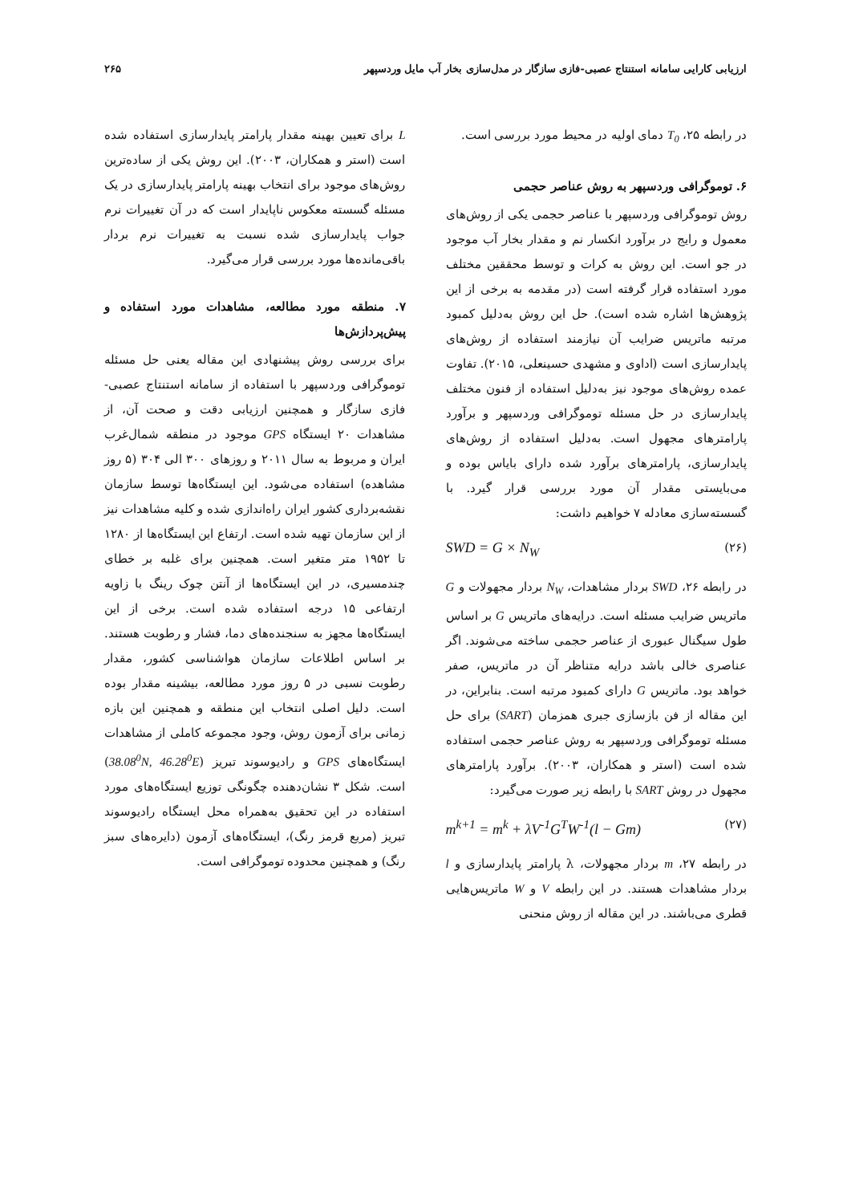ارزیابی کارایی سامانه استنتاج عصبی-فازی سازگار در مدل‌سازی بخار آب مایل وردسپهر ۲۶۵
در رابطه ۲۵، T<sub>0</sub> دمای اولیه در محیط مورد بررسی است.
۶. توموگرافی وردسپهر به روش عناصر حجمی
روش توموگرافی وردسپهر با عناصر حجمی یکی از روش‌های معمول و رایج در برآورد انکسار نم و مقدار بخار آب موجود در جو است. این روش به کرات و توسط محققین مختلف مورد استفاده قرار گرفته است (در مقدمه به برخی از این پژوهش‌ها اشاره شده است). حل این روش به‌دلیل کمبود مرتبه ماتریس ضرایب آن نیازمند استفاده از روش‌های پایدارسازی است (اداوی و مشهدی حسینعلی، ۲۰۱۵). تفاوت عمده روش‌های موجود نیز به‌دلیل استفاده از فنون مختلف پایدارسازی در حل مسئله توموگرافی وردسپهر و برآورد پارامترهای مجهول است. به‌دلیل استفاده از روش‌های پایدارسازی، پارامترهای برآورد شده دارای بایاس بوده و می‌بایستی مقدار آن مورد بررسی قرار گیرد. با گسسته‌سازی معادله ۷ خواهیم داشت:
SWD = G × N<sub>W</sub> (۲۶)
در رابطه ۲۶، SWD بردار مشاهدات، N<sub>W</sub> بردار مجهولات و G ماتریس ضرایب مسئله است. درایه‌های ماتریس G بر اساس طول سیگنال عبوری از عناصر حجمی ساخته می‌شوند. اگر عناصری خالی باشد درایه متناظر آن در ماتریس، صفر خواهد بود. ماتریس G دارای کمبود مرتبه است. بنابراین، در این مقاله از فن بازسازی جبری همزمان (SART) برای حل مسئله توموگرافی وردسپهر به روش عناصر حجمی استفاده شده است (استر و همکاران، ۲۰۰۳). برآورد پارامترهای مجهول در روش SART با رابطه زیر صورت می‌گیرد:
m<sup>k+1</sup> = m<sup>k</sup> + λV<sup>-1</sup>G<sup>T</sup>W<sup>-1</sup>(l − Gm) (۲۷)
در رابطه ۲۷، m بردار مجهولات، λ پارامتر پایدارسازی و l بردار مشاهدات هستند. در این رابطه V و W ماتریس‌هایی قطری می‌باشند. در این مقاله از روش منحنی
L برای تعیین بهینه مقدار پارامتر پایدارسازی استفاده شده است (استر و همکاران، ۲۰۰۳). این روش یکی از ساده‌ترین روش‌های موجود برای انتخاب بهینه پارامتر پایدارسازی در یک مسئله گسسته معکوس ناپایدار است که در آن تغییرات نرم جواب پایدارسازی شده نسبت به تغییرات نرم بردار باقی‌مانده‌ها مورد بررسی قرار می‌گیرد.
۷. منطقه مورد مطالعه، مشاهدات مورد استفاده و پیش‌پردازش‌ها
برای بررسی روش پیشنهادی این مقاله یعنی حل مسئله توموگرافی وردسپهر با استفاده از سامانه استنتاج عصبی-فازی سازگار و همچنین ارزیابی دقت و صحت آن، از مشاهدات ۲۰ ایستگاه GPS موجود در منطقه شمال‌غرب ایران و مربوط به سال ۲۰۱۱ و روزهای ۳۰۰ الی ۳۰۴ (۵ روز مشاهده) استفاده می‌شود. این ایستگاه‌ها توسط سازمان نقشه‌برداری کشور ایران راه‌اندازی شده و کلیه مشاهدات نیز از این سازمان تهیه شده است. ارتفاع این ایستگاه‌ها از ۱۲۸۰ تا ۱۹۵۲ متر متغیر است. همچنین برای غلبه بر خطای چندمسیری، در این ایستگاه‌ها از آنتن چوک رینگ با زاویه ارتفاعی ۱۵ درجه استفاده شده است. برخی از این ایستگاه‌ها مجهز به سنجنده‌های دما، فشار و رطوبت هستند. بر اساس اطلاعات سازمان هواشناسی کشور، مقدار رطوبت نسبی در ۵ روز مورد مطالعه، بیشینه مقدار بوده است. دلیل اصلی انتخاب این منطقه و همچنین این بازه زمانی برای آزمون روش، وجود مجموعه کاملی از مشاهدات ایستگاه‌های GPS و رادیوسوند تبریز (38.08<sup>0</sup>N, 46.28<sup>0</sup>E) است. شکل ۳ نشان‌دهنده چگونگی توزیع ایستگاه‌های مورد استفاده در این تحقیق به‌همراه محل ایستگاه رادیوسوند تبریز (مربع قرمز رنگ)، ایستگاه‌های آزمون (دایره‌های سبز رنگ) و همچنین محدوده توموگرافی است.